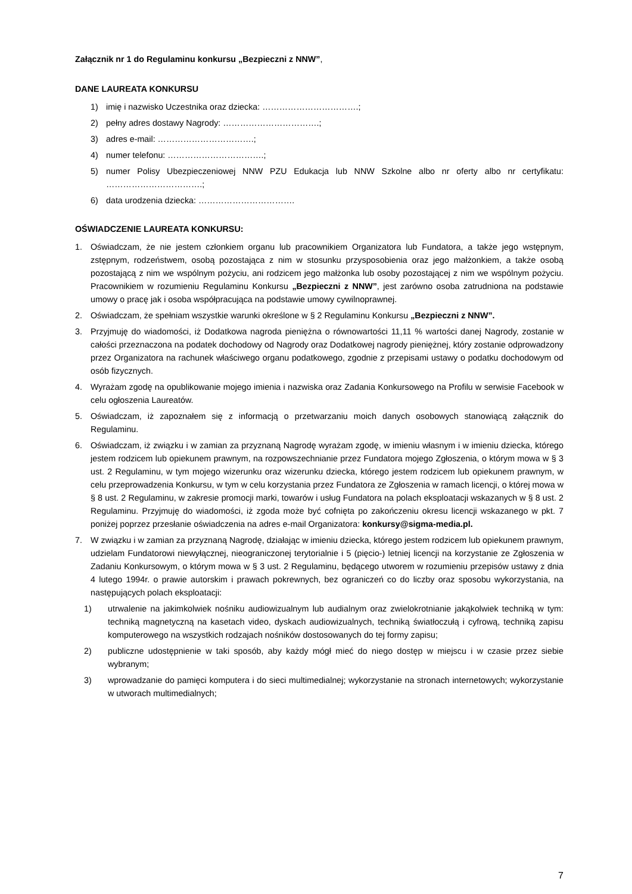Załącznik nr 1 do Regulaminu konkursu „Bezpieczni z NNW”,
DANE LAUREATA KONKURSU
1) imię i nazwisko Uczestnika oraz dziecka: …………………………….;
2) pełny adres dostawy Nagrody: …………………………….;
3) adres e-mail: …………………………….;
4) numer telefonu: …………………………….;
5) numer Polisy Ubezpieczeniowej NNW PZU Edukacja lub NNW Szkolne albo nr oferty albo nr certyfikatu: …………………………….;
6) data urodzenia dziecka: …………………………….
OŚWIADCZENIE LAUREATA KONKURSU:
1. Oświadczam, że nie jestem członkiem organu lub pracownikiem Organizatora lub Fundatora, a także jego wstępnym, zstępnym, rodzeństwem, osobą pozostająca z nim w stosunku przysposobienia oraz jego małżonkiem, a także osobą pozostającą z nim we wspólnym pożyciu, ani rodzicem jego małżonka lub osoby pozostającej z nim we wspólnym pożyciu. Pracownikiem w rozumieniu Regulaminu Konkursu „Bezpieczni z NNW”, jest zarówno osoba zatrudniona na podstawie umowy o pracę jak i osoba współpracująca na podstawie umowy cywilnoprawnej.
2. Oświadczam, że spełniam wszystkie warunki określone w § 2 Regulaminu Konkursu „Bezpieczni z NNW”.
3. Przyjmuję do wiadomości, iż Dodatkowa nagroda pieniężna o równowartości 11,11 % wartości danej Nagrody, zostanie w całości przeznaczona na podatek dochodowy od Nagrody oraz Dodatkowej nagrody pieniężnej, który zostanie odprowadzony przez Organizatora na rachunek właściwego organu podatkowego, zgodnie z przepisami ustawy o podatku dochodowym od osób fizycznych.
4. Wyrażam zgodę na opublikowanie mojego imienia i nazwiska oraz Zadania Konkursowego na Profilu w serwisie Facebook w celu ogłoszenia Laureatów.
5. Oświadczam, iż zapoznałem się z informacją o przetwarzaniu moich danych osobowych stanowiącą załącznik do Regulaminu.
6. Oświadczam, iż związku i w zamian za przyznaną Nagrodę wyrażam zgodę, w imieniu własnym i w imieniu dziecka, którego jestem rodzicem lub opiekunem prawnym, na rozpowszechnianie przez Fundatora mojego Zgłoszenia, o którym mowa w § 3 ust. 2 Regulaminu, w tym mojego wizerunku oraz wizerunku dziecka, którego jestem rodzicem lub opiekunem prawnym, w celu przeprowadzenia Konkursu, w tym w celu korzystania przez Fundatora ze Zgłoszenia w ramach licencji, o której mowa w § 8 ust. 2 Regulaminu, w zakresie promocji marki, towarów i usług Fundatora na polach eksploatacji wskazanych w § 8 ust. 2 Regulaminu. Przyjmuję do wiadomości, iż zgoda może być cofnięta po zakończeniu okresu licencji wskazanego w pkt. 7 poniżej poprzez przesłanie oświadczenia na adres e-mail Organizatora: konkursy@sigma-media.pl.
7. W związku i w zamian za przyznaną Nagrodę, działając w imieniu dziecka, którego jestem rodzicem lub opiekunem prawnym, udzielam Fundatorowi niewyłącznej, nieograniczonej terytorialnie i 5 (pięcio-) letniej licencji na korzystanie ze Zgłoszenia w Zadaniu Konkursowym, o którym mowa w § 3 ust. 2 Regulaminu, będącego utworem w rozumieniu przepisów ustawy z dnia 4 lutego 1994r. o prawie autorskim i prawach pokrewnych, bez ograniczeń co do liczby oraz sposobu wykorzystania, na następujących polach eksploatacji:
1) utrwalenie na jakimkolwiek nośniku audiowizualnym lub audialnym oraz zwielokrotnianie jakąkolwiek techniką w tym: techniką magnetyczną na kasetach video, dyskach audiowizualnych, techniką światłoczułą i cyfrową, techniką zapisu komputerowego na wszystkich rodzajach nośników dostosowanych do tej formy zapisu;
2) publiczne udostępnienie w taki sposób, aby każdy mógł mieć do niego dostęp w miejscu i w czasie przez siebie wybranym;
3) wprowadzanie do pamięci komputera i do sieci multimedialnej; wykorzystanie na stronach internetowych; wykorzystanie w utworach multimedialnych;
7